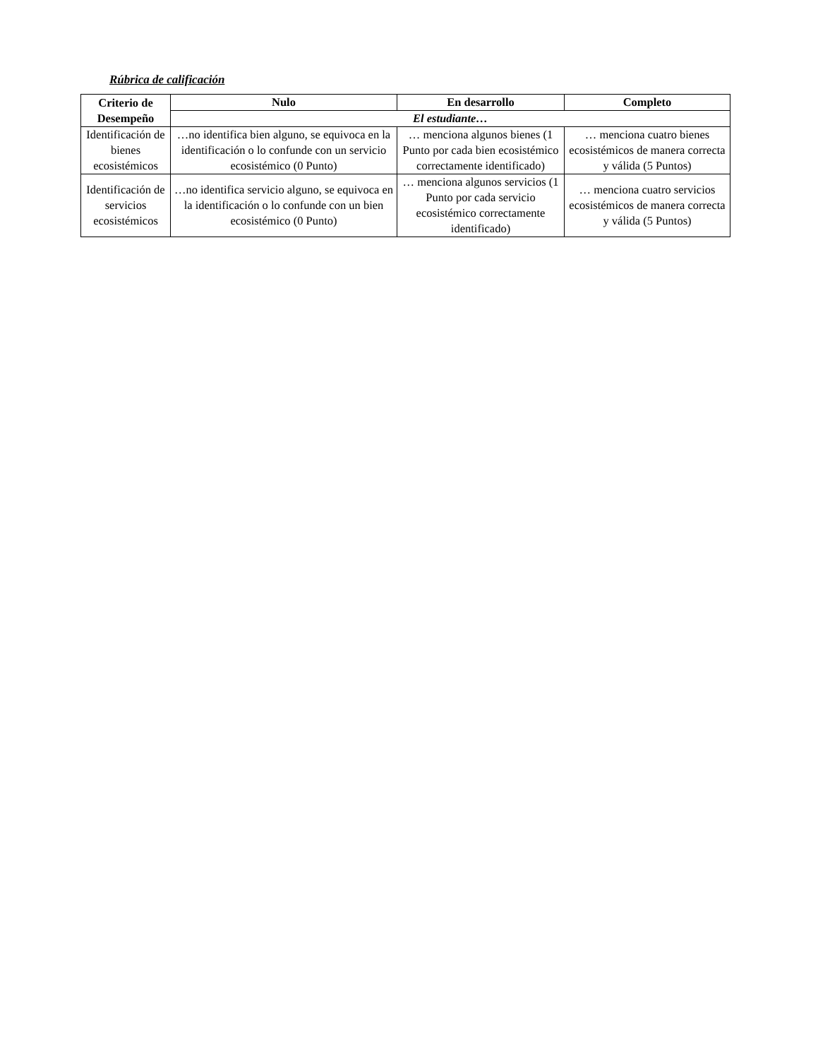Rúbrica de calificación
| Criterio de Desempeño | Nulo | En desarrollo | Completo |
| --- | --- | --- | --- |
| | El estudiante… | | |
| Identificación de bienes ecosistémicos | …no identifica bien alguno, se equivoca en la identificación o lo confunde con un servicio ecosistémico (0 Punto) | … menciona algunos bienes (1 Punto por cada bien ecosistémico correctamente identificado) | … menciona cuatro bienes ecosistémicos de manera correcta y válida (5 Puntos) |
| Identificación de servicios ecosistémicos | …no identifica servicio alguno, se equivoca en la identificación o lo confunde con un bien ecosistémico (0 Punto) | … menciona algunos servicios (1 Punto por cada servicio ecosistémico correctamente identificado) | … menciona cuatro servicios ecosistémicos de manera correcta y válida (5 Puntos) |